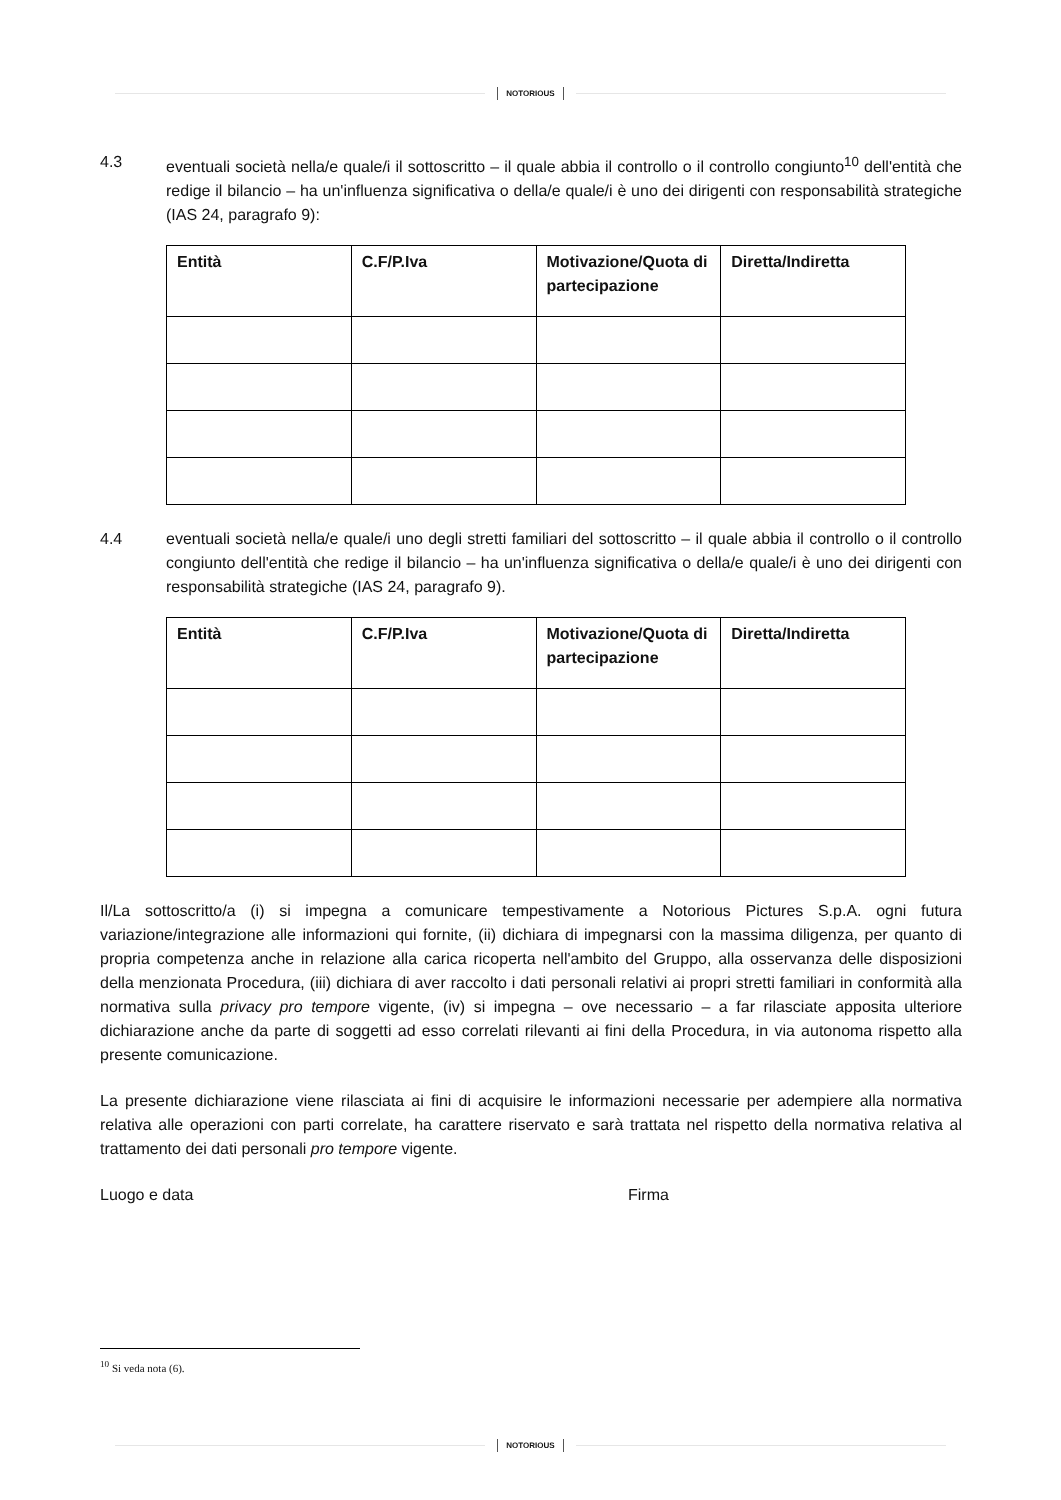NOTORIOUS
4.3 eventuali società nella/e quale/i il sottoscritto – il quale abbia il controllo o il controllo congiunto<sup>10</sup> dell'entità che redige il bilancio – ha un'influenza significativa o della/e quale/i è uno dei dirigenti con responsabilità strategiche (IAS 24, paragrafo 9):
| Entità | C.F/P.Iva | Motivazione/Quota di partecipazione | Diretta/Indiretta |
| --- | --- | --- | --- |
4.4 eventuali società nella/e quale/i uno degli stretti familiari del sottoscritto – il quale abbia il controllo o il controllo congiunto dell'entità che redige il bilancio – ha un'influenza significativa o della/e quale/i è uno dei dirigenti con responsabilità strategiche (IAS 24, paragrafo 9).
| Entità | C.F/P.Iva | Motivazione/Quota di partecipazione | Diretta/Indiretta |
| --- | --- | --- | --- |
Il/La sottoscritto/a (i) si impegna a comunicare tempestivamente a Notorious Pictures S.p.A. ogni futura variazione/integrazione alle informazioni qui fornite, (ii) dichiara di impegnarsi con la massima diligenza, per quanto di propria competenza anche in relazione alla carica ricoperta nell'ambito del Gruppo, alla osservanza delle disposizioni della menzionata Procedura, (iii) dichiara di aver raccolto i dati personali relativi ai propri stretti familiari in conformità alla normativa sulla privacy pro tempore vigente, (iv) si impegna – ove necessario – a far rilasciate apposita ulteriore dichiarazione anche da parte di soggetti ad esso correlati rilevanti ai fini della Procedura, in via autonoma rispetto alla presente comunicazione.
La presente dichiarazione viene rilasciata ai fini di acquisire le informazioni necessarie per adempiere alla normativa relativa alle operazioni con parti correlate, ha carattere riservato e sarà trattata nel rispetto della normativa relativa al trattamento dei dati personali pro tempore vigente.
Luogo e data Firma
<sup>10</sup> Si veda nota (6).
NOTORIOUS